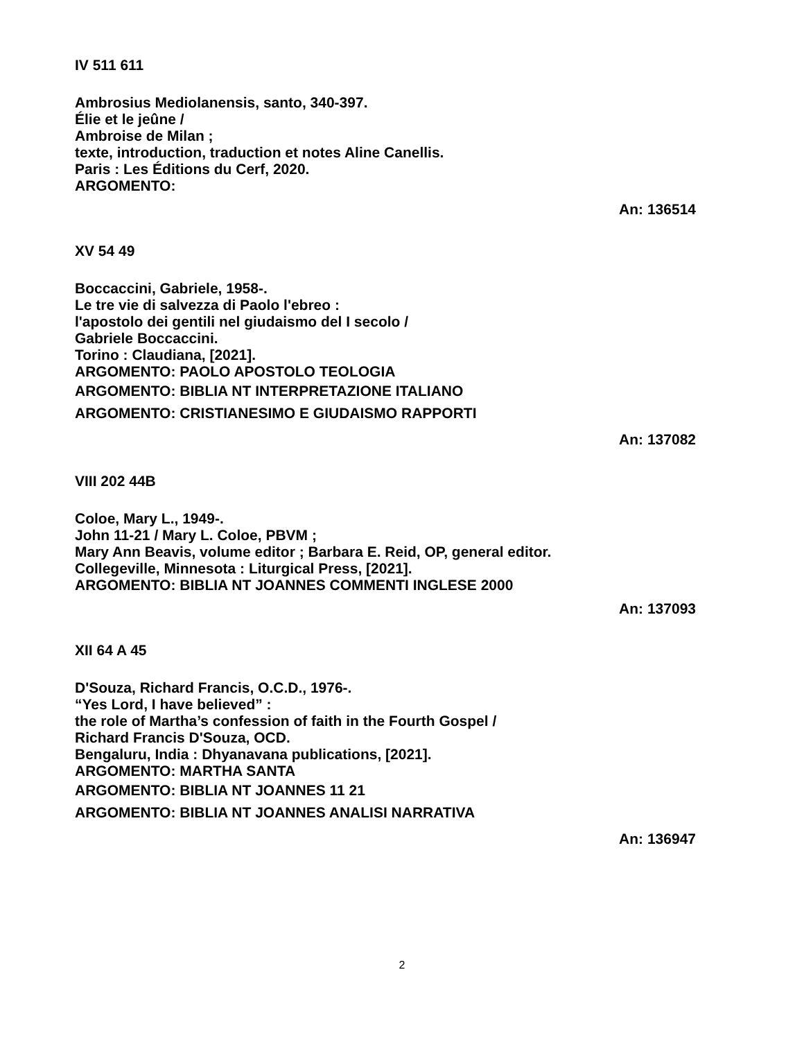IV 511 611
Ambrosius Mediolanensis, santo, 340-397.
Élie et le jeûne /
Ambroise de Milan ;
texte, introduction, traduction et notes Aline Canellis.
Paris : Les Éditions du Cerf, 2020.
ARGOMENTO:
An: 136514
XV 54 49
Boccaccini, Gabriele, 1958-.
Le tre vie di salvezza di Paolo l'ebreo :
l'apostolo dei gentili nel giudaismo del I secolo /
Gabriele Boccaccini.
Torino : Claudiana, [2021].
ARGOMENTO: PAOLO APOSTOLO TEOLOGIA
ARGOMENTO: BIBLIA NT INTERPRETAZIONE ITALIANO
ARGOMENTO: CRISTIANESIMO E GIUDAISMO RAPPORTI
An: 137082
VIII 202 44B
Coloe, Mary L., 1949-.
John 11-21 / Mary L. Coloe, PBVM ;
Mary Ann Beavis, volume editor ; Barbara E. Reid, OP, general editor.
Collegeville, Minnesota : Liturgical Press, [2021].
ARGOMENTO: BIBLIA NT JOANNES COMMENTI INGLESE 2000
An: 137093
XII 64 A 45
D'Souza, Richard Francis, O.C.D., 1976-.
“Yes Lord, I have believed” :
the role of Martha’s confession of faith in the Fourth Gospel /
Richard Francis D'Souza, OCD.
Bengaluru, India : Dhyanavana publications, [2021].
ARGOMENTO: MARTHA SANTA
ARGOMENTO: BIBLIA NT JOANNES 11 21
ARGOMENTO: BIBLIA NT JOANNES ANALISI NARRATIVA
An: 136947
2